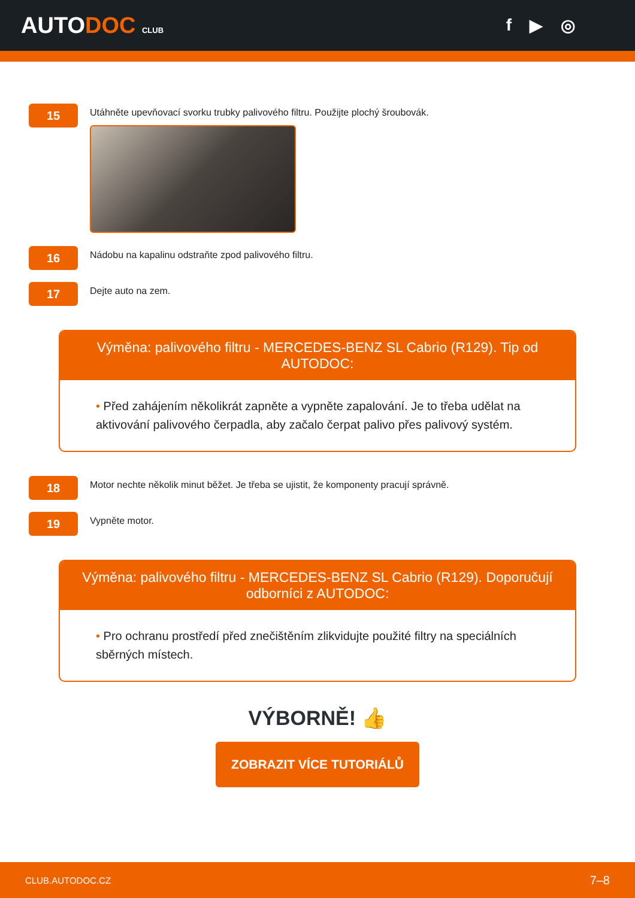AUTODOC CLUB
f ▶ ◎
15
Utáhněte upevňovací svorku trubky palivového filtru. Použijte plochý šroubovák.
16
Nádobu na kapalinu odstraňte zpod palivového filtru.
17
Dejte auto na zem.
Výměna: palivového filtru - MERCEDES-BENZ SL Cabrio (R129). Tip od AUTODOC:
• Před zahájením několikrát zapněte a vypněte zapalování. Je to třeba udělat na aktivování palivového čerpadla, aby začalo čerpat palivo přes palivový systém.
18
Motor nechte několik minut běžet. Je třeba se ujistit, že komponenty pracují správně.
19
Vypněte motor.
Výměna: palivového filtru - MERCEDES-BENZ SL Cabrio (R129). Doporučují odborníci z AUTODOC:
• Pro ochranu prostředí před znečištěním zlikvidujte použité filtry na speciálních sběrných místech.
VÝBORNĚ! 👍
ZOBRAZIT VÍCE TUTORIÁLŮ
CLUB.AUTODOC.CZ 7–8